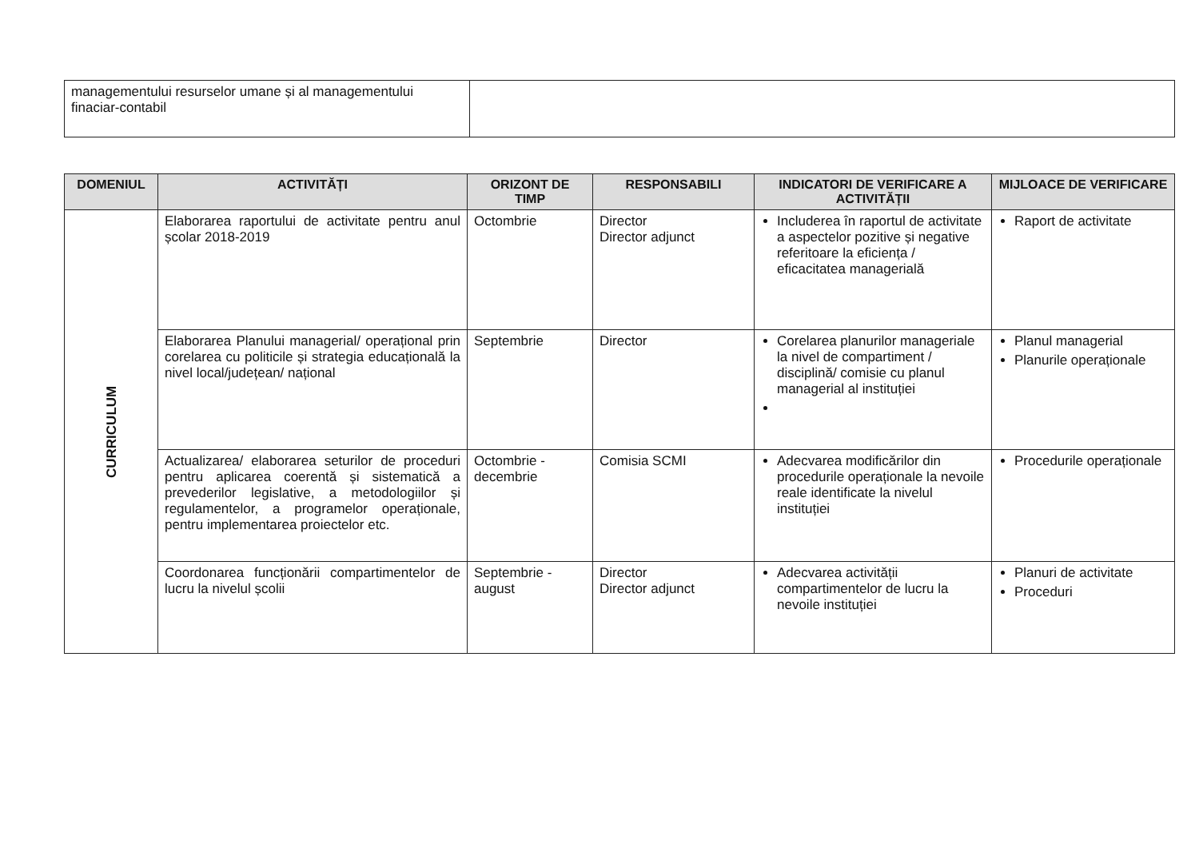| managementului resurselor umane și al managementului finaciar-contabil | |
| DOMENIUL | ACTIVITĂȚI | ORIZONT DE TIMP | RESPONSABILI | INDICATORI DE VERIFICARE A ACTIVITĂȚII | MIJLOACE DE VERIFICARE |
| --- | --- | --- | --- | --- | --- |
| CURRICULUM | Elaborarea raportului de activitate pentru anul școlar 2018-2019 | Octombrie | Director Director adjunct | Includerea în raportul de activitate a aspectelor pozitive și negative referitoare la eficiența / eficacitatea managerială | Raport de activitate |
| | Elaborarea Planului managerial/ operațional prin corelarea cu politicile și strategia educațională la nivel local/județean/ național | Septembrie | Director | Corelarea planurilor manageriale la nivel de compartiment / disciplină/ comisie cu planul managerial al instituției | Planul managerial Planurile operaționale |
| | Actualizarea/ elaborarea seturilor de proceduri pentru aplicarea coerentă și sistematică a prevederilor legislative, a metodologiilor și regulamentelor, a programelor operaționale, pentru implementarea proiectelor etc. | Octombrie - decembrie | Comisia SCMI | Adecvarea modificărilor din procedurile operaționale la nevoile reale identificate la nivelul instituției | Procedurile operaționale |
| | Coordonarea funcționării compartimentelor de lucru la nivelul școlii | Septembrie - august | Director Director adjunct | Adecvarea activității compartimentelor de lucru la nevoile instituției | Planuri de activitate Proceduri |